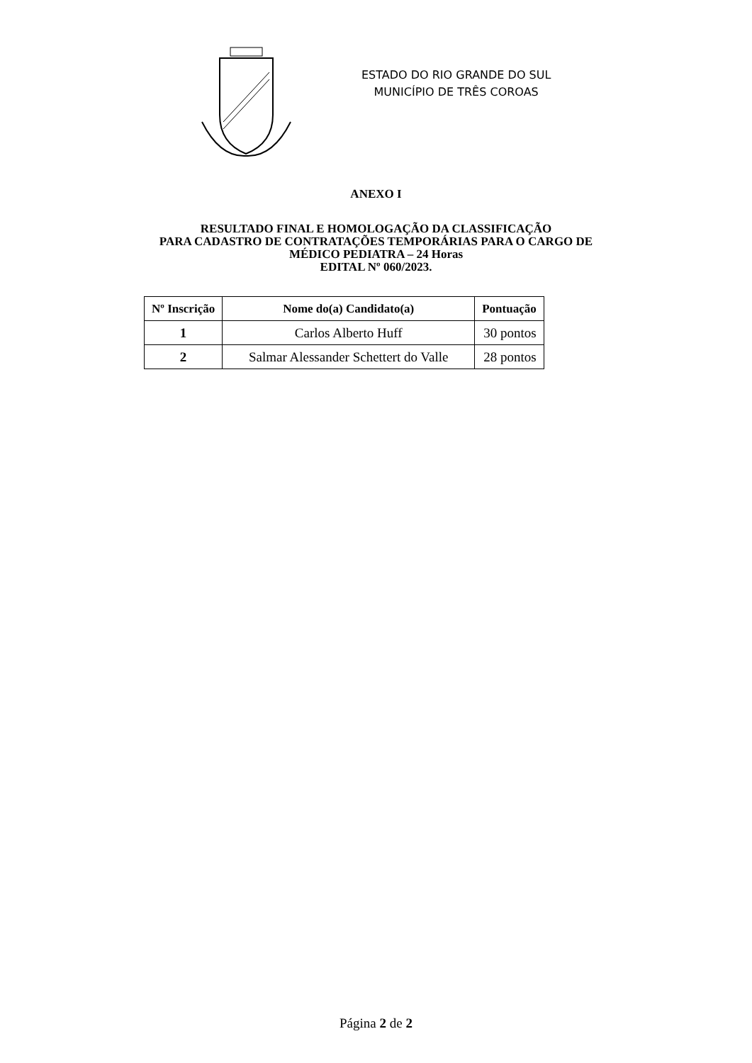ESTADO DO RIO GRANDE DO SUL
MUNICÍPIO DE TRÊS COROAS
ANEXO I
RESULTADO FINAL E HOMOLOGAÇÃO DA CLASSIFICAÇÃO
PARA CADASTRO DE CONTRATAÇÕES TEMPORÁRIAS PARA O CARGO DE
MÉDICO PEDIATRA – 24 Horas
EDITAL Nº 060/2023.
| Nº Inscrição | Nome do(a) Candidato(a) | Pontuação |
| --- | --- | --- |
| 1 | Carlos Alberto Huff | 30 pontos |
| 2 | Salmar Alessander Schettert do Valle | 28 pontos |
Página 2 de 2